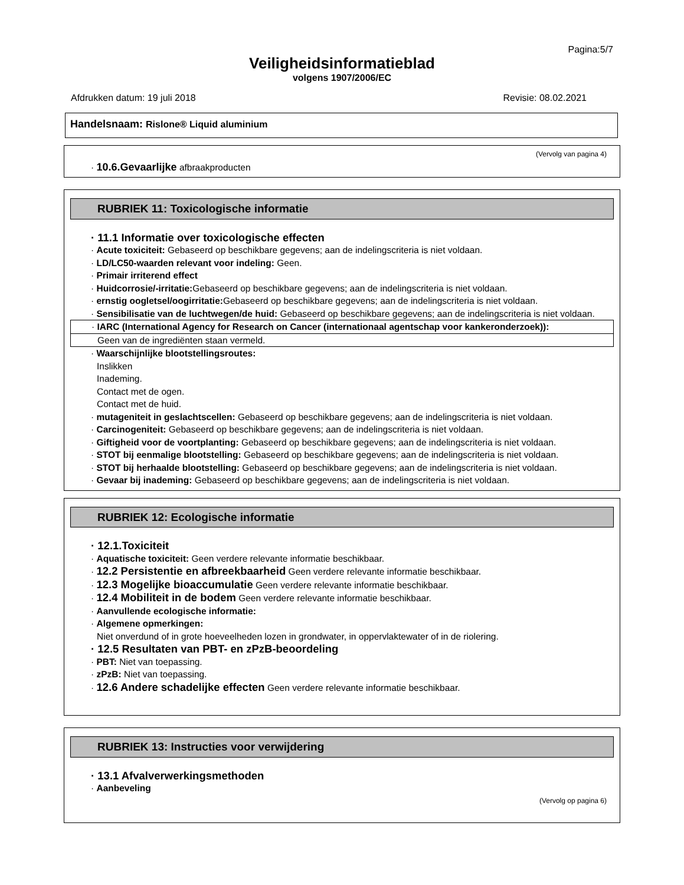Pagina:5/7
Veiligheidsinformatieblad
volgens 1907/2006/EC
Afdrukken datum: 19 juli 2018 Revisie: 08.02.2021
Handelsnaam: Rislone® Liquid aluminium
(Vervolg van pagina 4)
· 10.6.Gevaarlijke afbraakproducten
RUBRIEK 11: Toxicologische informatie
· 11.1 Informatie over toxicologische effecten
· Acute toxiciteit: Gebaseerd op beschikbare gegevens; aan de indelingscriteria is niet voldaan.
· LD/LC50-waarden relevant voor indeling: Geen.
· Primair irriterend effect
· Huidcorrosie/-irritatie: Gebaseerd op beschikbare gegevens; aan de indelingscriteria is niet voldaan.
· ernstig oogletsel/oogirritatie: Gebaseerd op beschikbare gegevens; aan de indelingscriteria is niet voldaan.
· Sensibilisatie van de luchtwegen/de huid: Gebaseerd op beschikbare gegevens; aan de indelingscriteria is niet voldaan.
· IARC (International Agency for Research on Cancer (internationaal agentschap voor kankeronderzoek)):
Geen van de ingrediënten staan vermeld.
· Waarschijnlijke blootstellingsroutes:
Inslikken
Inademing.
Contact met de ogen.
Contact met de huid.
· mutageniteit in geslachtscellen: Gebaseerd op beschikbare gegevens; aan de indelingscriteria is niet voldaan.
· Carcinogeniteit: Gebaseerd op beschikbare gegevens; aan de indelingscriteria is niet voldaan.
· Giftigheid voor de voortplanting: Gebaseerd op beschikbare gegevens; aan de indelingscriteria is niet voldaan.
· STOT bij eenmalige blootstelling: Gebaseerd op beschikbare gegevens; aan de indelingscriteria is niet voldaan.
· STOT bij herhaalde blootstelling: Gebaseerd op beschikbare gegevens; aan de indelingscriteria is niet voldaan.
· Gevaar bij inademing: Gebaseerd op beschikbare gegevens; aan de indelingscriteria is niet voldaan.
RUBRIEK 12: Ecologische informatie
· 12.1.Toxiciteit
· Aquatische toxiciteit: Geen verdere relevante informatie beschikbaar.
· 12.2 Persistentie en afbreekbaarheid Geen verdere relevante informatie beschikbaar.
· 12.3 Mogelijke bioaccumulatie Geen verdere relevante informatie beschikbaar.
· 12.4 Mobiliteit in de bodem Geen verdere relevante informatie beschikbaar.
· Aanvullende ecologische informatie:
· Algemene opmerkingen:
Niet onverdund of in grote hoeveelheden lozen in grondwater, in oppervlaktewater of in de riolering.
· 12.5 Resultaten van PBT- en zPzB-beoordeling
· PBT: Niet van toepassing.
· zPzB: Niet van toepassing.
· 12.6 Andere schadelijke effecten Geen verdere relevante informatie beschikbaar.
RUBRIEK 13: Instructies voor verwijdering
· 13.1 Afvalverwerkingsmethoden
· Aanbeveling
(Vervolg op pagina 6)